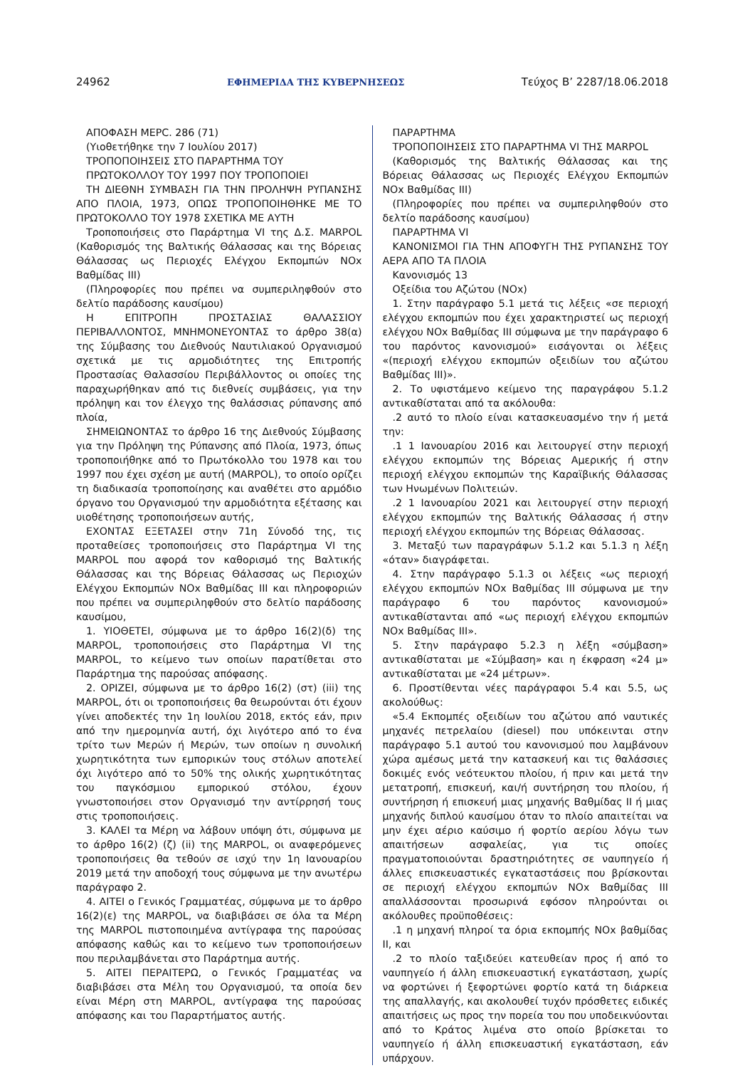24962 ΕΦΗΜΕΡΙΔΑ ΤΗΣ ΚΥΒΕΡΝΗΣΕΩΣ Τεύχος Β’ 2287/18.06.2018
ΑΠΟΦΑΣΗ ΜΕΡC. 286 (71)
(Υιοθετήθηκε την 7 Ιουλίου 2017)
ΤΡΟΠΟΠΟΙΗΣΕΙΣ ΣΤΟ ΠΑΡΑΡΤΗΜΑ ΤΟΥ
ΠΡΩΤΟΚΟΛΛΟΥ ΤΟΥ 1997 ΠΟΥ ΤΡΟΠΟΠΟΙΕΙ
ΤΗ ΔΙΕΘΝΗ ΣΥΜΒΑΣΗ ΓΙΑ ΤΗΝ ΠΡΟΛΗΨΗ ΡΥΠΑΝΣΗΣ ΑΠΟ ΠΛΟΙΑ, 1973, ΟΠΩΣ ΤΡΟΠΟΠΟΙΗΘΗΚΕ ΜΕ ΤΟ ΠΡΩΤΟΚΟΛΛΟ ΤΟΥ 1978 ΣΧΕΤΙΚΑ ΜΕ ΑΥΤΗ
Τροποποιήσεις στο Παράρτημα VI της Δ.Σ. MARPOL (Καθορισμός της Βαλτικής Θάλασσας και της Βόρειας Θάλασσας ως Περιοχές Ελέγχου Εκπομπών NOx Βαθμίδας ΙΙΙ)
(Πληροφορίες που πρέπει να συμπεριληφθούν στο δελτίο παράδοσης καυσίμου)
Η ΕΠΙΤΡΟΠΗ ΠΡΟΣΤΑΣΙΑΣ ΘΑΛΑΣΣΙΟΥ ΠΕΡΙΒΑΛΛΟΝΤΟΣ, ΜΝΗΜΟΝΕΥΟΝΤΑΣ το άρθρο 38(α) της Σύμβασης του Διεθνούς Ναυτιλιακού Οργανισμού σχετικά με τις αρμοδιότητες της Επιτροπής Προστασίας Θαλασσίου Περιβάλλοντος οι οποίες της παραχωρήθηκαν από τις διεθνείς συμβάσεις, για την πρόληψη και τον έλεγχο της θαλάσσιας ρύπανσης από πλοία,
ΣΗΜΕΙΩΝΟΝΤΑΣ το άρθρο 16 της Διεθνούς Σύμβασης για την Πρόληψη της Ρύπανσης από Πλοία, 1973, όπως τροποποιήθηκε από το Πρωτόκολλο του 1978 και του 1997 που έχει σχέση με αυτή (MARPOL), το οποίο ορίζει τη διαδικασία τροποποίησης και αναθέτει στο αρμόδιο όργανο του Οργανισμού την αρμοδιότητα εξέτασης και υιοθέτησης τροποποιήσεων αυτής,
ΕΧΟΝΤΑΣ ΕΞΕΤΑΣΕΙ στην 71η Σύνοδό της, τις προταθείσες τροποποιήσεις στο Παράρτημα VI της MARPOL που αφορά τον καθορισμό της Βαλτικής Θάλασσας και της Βόρειας Θάλασσας ως Περιοχών Ελέγχου Εκπομπών NOx Βαθμίδας ΙΙΙ και πληροφοριών που πρέπει να συμπεριληφθούν στο δελτίο παράδοσης καυσίμου,
1. ΥΙΟΘΕΤΕΙ, σύμφωνα με το άρθρο 16(2)(δ) της MARPOL, τροποποιήσεις στο Παράρτημα VI της MARPOL, το κείμενο των οποίων παρατίθεται στο Παράρτημα της παρούσας απόφασης.
2. ΟΡΙΖΕΙ, σύμφωνα με το άρθρο 16(2) (στ) (iii) της MARPOL, ότι οι τροποποιήσεις θα θεωρούνται ότι έχουν γίνει αποδεκτές την 1η Ιουλίου 2018, εκτός εάν, πριν από την ημερομηνία αυτή, όχι λιγότερο από το ένα τρίτο των Μερών ή Μερών, των οποίων η συνολική χωρητικότητα των εμπορικών τους στόλων αποτελεί όχι λιγότερο από το 50% της ολικής χωρητικότητας του παγκόσμιου εμπορικού στόλου, έχουν γνωστοποιήσει στον Οργανισμό την αντίρρησή τους στις τροποποιήσεις.
3. ΚΑΛΕΙ τα Μέρη να λάβουν υπόψη ότι, σύμφωνα με το άρθρο 16(2) (ζ) (ii) της MARPOL, οι αναφερόμενες τροποποιήσεις θα τεθούν σε ισχύ την 1η Ιανουαρίου 2019 μετά την αποδοχή τους σύμφωνα με την ανωτέρω παράγραφο 2.
4. ΑΙΤΕΙ ο Γενικός Γραμματέας, σύμφωνα με το άρθρο 16(2)(ε) της MARPOL, να διαβιβάσει σε όλα τα Μέρη της MARPOL πιστοποιημένα αντίγραφα της παρούσας απόφασης καθώς και το κείμενο των τροποποιήσεων που περιλαμβάνεται στο Παράρτημα αυτής.
5. ΑΙΤΕΙ ΠΕΡΑΙΤΕΡΩ, ο Γενικός Γραμματέας να διαβιβάσει στα Μέλη του Οργανισμού, τα οποία δεν είναι Μέρη στη MARPOL, αντίγραφα της παρούσας απόφασης και του Παραρτήματος αυτής.
ΠΑΡΑΡΤΗΜΑ
ΤΡΟΠΟΠΟΙΗΣΕΙΣ ΣΤΟ ΠΑΡΑΡΤΗΜΑ VI ΤΗΣ MARPOL
(Καθορισμός της Βαλτικής Θάλασσας και της Βόρειας Θάλασσας ως Περιοχές Ελέγχου Εκπομπών NOx Βαθμίδας ΙΙΙ)
(Πληροφορίες που πρέπει να συμπεριληφθούν στο δελτίο παράδοσης καυσίμου)
ΠΑΡΑΡΤΗΜΑ VI
ΚΑΝΟΝΙΣΜΟΙ ΓΙΑ ΤΗΝ ΑΠΟΦΥΓΗ ΤΗΣ ΡΥΠΑΝΣΗΣ ΤΟΥ ΑΕΡΑ ΑΠΟ ΤΑ ΠΛΟΙΑ
Κανονισμός 13
Οξείδια του Αζώτου (NOx)
1. Στην παράγραφο 5.1 μετά τις λέξεις «σε περιοχή ελέγχου εκπομπών που έχει χαρακτηριστεί ως περιοχή ελέγχου NOx Βαθμίδας ΙΙΙ σύμφωνα με την παράγραφο 6 του παρόντος κανονισμού» εισάγονται οι λέξεις «(περιοχή ελέγχου εκπομπών οξειδίων του αζώτου Βαθμίδας ΙΙΙ)».
2. Το υφιστάμενο κείμενο της παραγράφου 5.1.2 αντικαθίσταται από τα ακόλουθα:
.2 αυτό το πλοίο είναι κατασκευασμένο την ή μετά την:
.1 1 Ιανουαρίου 2016 και λειτουργεί στην περιοχή ελέγχου εκπομπών της Βόρειας Αμερικής ή στην περιοχή ελέγχου εκπομπών της Καραϊβικής Θάλασσας των Ηνωμένων Πολιτειών.
.2 1 Ιανουαρίου 2021 και λειτουργεί στην περιοχή ελέγχου εκπομπών της Βαλτικής Θάλασσας ή στην περιοχή ελέγχου εκπομπών της Βόρειας Θάλασσας.
3. Μεταξύ των παραγράφων 5.1.2 και 5.1.3 η λέξη «όταν» διαγράφεται.
4. Στην παράγραφο 5.1.3 οι λέξεις «ως περιοχή ελέγχου εκπομπών NOx Βαθμίδας ΙΙΙ σύμφωνα με την παράγραφο 6 του παρόντος κανονισμού» αντικαθίστανται από «ως περιοχή ελέγχου εκπομπών NOx Βαθμίδας ΙΙΙ».
5. Στην παράγραφο 5.2.3 η λέξη «σύμβαση» αντικαθίσταται με «Σύμβαση» και η έκφραση «24 μ» αντικαθίσταται με «24 μέτρων».
6. Προστίθενται νέες παράγραφοι 5.4 και 5.5, ως ακολούθως:
«5.4 Εκπομπές οξειδίων του αζώτου από ναυτικές μηχανές πετρελαίου (diesel) που υπόκεινται στην παράγραφο 5.1 αυτού του κανονισμού που λαμβάνουν χώρα αμέσως μετά την κατασκευή και τις θαλάσσιες δοκιμές ενός νεότευκτου πλοίου, ή πριν και μετά την μετατροπή, επισκευή, και/ή συντήρηση του πλοίου, ή συντήρηση ή επισκευή μιας μηχανής Βαθμίδας ΙΙ ή μιας μηχανής διπλού καυσίμου όταν το πλοίο απαιτείται να μην έχει αέριο καύσιμο ή φορτίο αερίου λόγω των απαιτήσεων ασφαλείας, για τις οποίες πραγματοποιούνται δραστηριότητες σε ναυπηγείο ή άλλες επισκευαστικές εγκαταστάσεις που βρίσκονται σε περιοχή ελέγχου εκπομπών NOx Βαθμίδας ΙΙΙ απαλλάσσονται προσωρινά εφόσον πληρούνται οι ακόλουθες προϋποθέσεις:
.1 η μηχανή πληροί τα όρια εκπομπής NOx βαθμίδας ΙΙ, και
.2 το πλοίο ταξιδεύει κατευθείαν προς ή από το ναυπηγείο ή άλλη επισκευαστική εγκατάσταση, χωρίς να φορτώνει ή ξεφορτώνει φορτίο κατά τη διάρκεια της απαλλαγής, και ακολουθεί τυχόν πρόσθετες ειδικές απαιτήσεις ως προς την πορεία του που υποδεικνύονται από το Κράτος λιμένα στο οποίο βρίσκεται το ναυπηγείο ή άλλη επισκευαστική εγκατάσταση, εάν υπάρχουν.